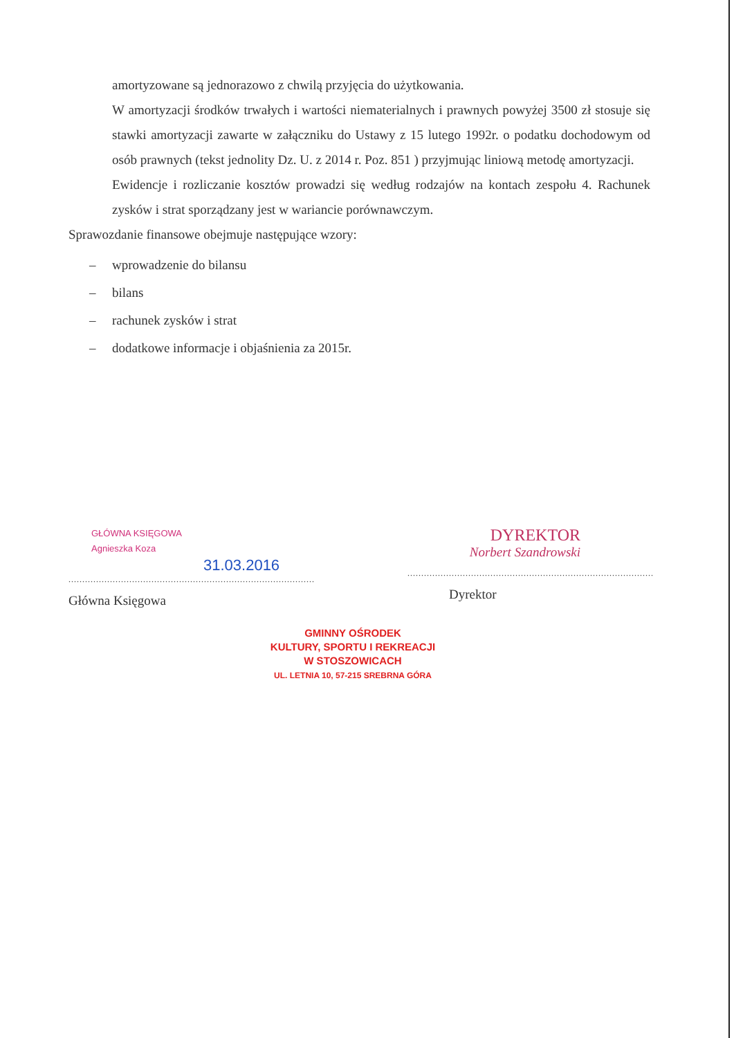amortyzowane są jednorazowo z chwilą przyjęcia do użytkowania.
W amortyzacji środków trwałych i wartości niematerialnych i prawnych powyżej 3500 zł stosuje się stawki amortyzacji zawarte w załączniku do Ustawy z 15 lutego 1992r. o podatku dochodowym od osób prawnych (tekst jednolity Dz. U. z 2014 r. Poz. 851 ) przyjmując liniową metodę amortyzacji.
Ewidencje i rozliczanie kosztów prowadzi się według rodzajów na kontach zespołu 4. Rachunek zysków i strat sporządzany jest w wariancie porównawczym.
Sprawozdanie finansowe obejmuje następujące wzory:
– wprowadzenie do bilansu
– bilans
– rachunek zysków i strat
– dodatkowe informacje i objaśnienia za 2015r.
GŁÓWNA KSIĘGOWA
Agnieszka Koza
31.03.2016
.........................................................................................
Główna Księgowa
DYREKTOR
Norbert Szandrowski
.........................................................................................
Dyrektor
GMINNY OŚRODEK
KULTURY, SPORTU I REKREACJI
W STOSZOWICACH
UL. LETNIA 10, 57-215 SREBRNA GÓRA